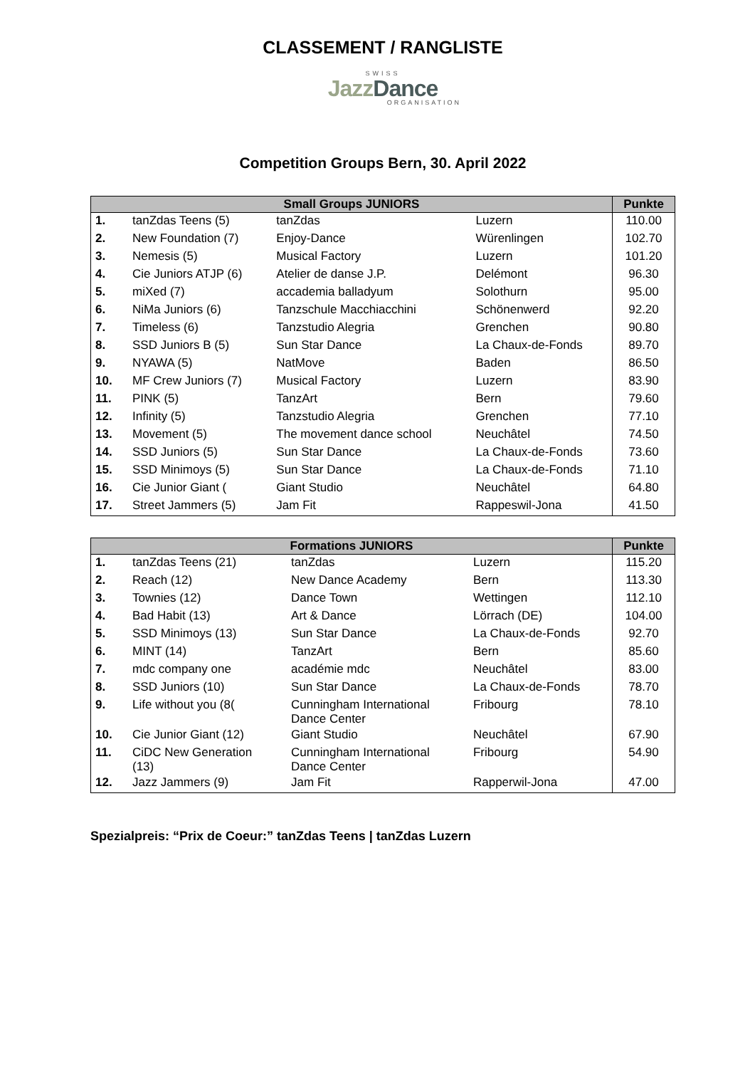CLASSEMENT / RANGLISTE
SWISS
JazzDance
ORGANISATION
Competition Groups Bern, 30. April 2022
| Small Groups JUNIORS | | | | Punkte |
| --- | --- | --- | --- | --- |
| 1. | tanZdas Teens (5) | tanZdas | Luzern | 110.00 |
| 2. | New Foundation (7) | Enjoy-Dance | Würenlingen | 102.70 |
| 3. | Nemesis (5) | Musical Factory | Luzern | 101.20 |
| 4. | Cie Juniors ATJP (6) | Atelier de danse J.P. | Delémont | 96.30 |
| 5. | miXed (7) | accademia balladyum | Solothurn | 95.00 |
| 6. | NiMa Juniors (6) | Tanzschule Macchiacchini | Schönenwerd | 92.20 |
| 7. | Timeless (6) | Tanzstudio Alegria | Grenchen | 90.80 |
| 8. | SSD Juniors B (5) | Sun Star Dance | La Chaux-de-Fonds | 89.70 |
| 9. | NYAWA (5) | NatMove | Baden | 86.50 |
| 10. | MF Crew Juniors (7) | Musical Factory | Luzern | 83.90 |
| 11. | PINK (5) | TanzArt | Bern | 79.60 |
| 12. | Infinity (5) | Tanzstudio Alegria | Grenchen | 77.10 |
| 13. | Movement (5) | The movement dance school | Neuchâtel | 74.50 |
| 14. | SSD Juniors (5) | Sun Star Dance | La Chaux-de-Fonds | 73.60 |
| 15. | SSD Minimoys (5) | Sun Star Dance | La Chaux-de-Fonds | 71.10 |
| 16. | Cie Junior Giant ( | Giant Studio | Neuchâtel | 64.80 |
| 17. | Street Jammers (5) | Jam Fit | Rappeswil-Jona | 41.50 |
| Formations JUNIORS | | | | Punkte |
| --- | --- | --- | --- | --- |
| 1. | tanZdas Teens (21) | tanZdas | Luzern | 115.20 |
| 2. | Reach (12) | New Dance Academy | Bern | 113.30 |
| 3. | Townies (12) | Dance Town | Wettingen | 112.10 |
| 4. | Bad Habit (13) | Art & Dance | Lörrach (DE) | 104.00 |
| 5. | SSD Minimoys (13) | Sun Star Dance | La Chaux-de-Fonds | 92.70 |
| 6. | MINT (14) | TanzArt | Bern | 85.60 |
| 7. | mdc company one | académie mdc | Neuchâtel | 83.00 |
| 8. | SSD Juniors (10) | Sun Star Dance | La Chaux-de-Fonds | 78.70 |
| 9. | Life without you (8( | Cunningham International Dance Center | Fribourg | 78.10 |
| 10. | Cie Junior Giant (12) | Giant Studio | Neuchâtel | 67.90 |
| 11. | CiDC New Generation (13) | Cunningham International Dance Center | Fribourg | 54.90 |
| 12. | Jazz Jammers (9) | Jam Fit | Rapperwil-Jona | 47.00 |
Spezialpreis: “Prix de Coeur:” tanZdas Teens | tanZdas Luzern